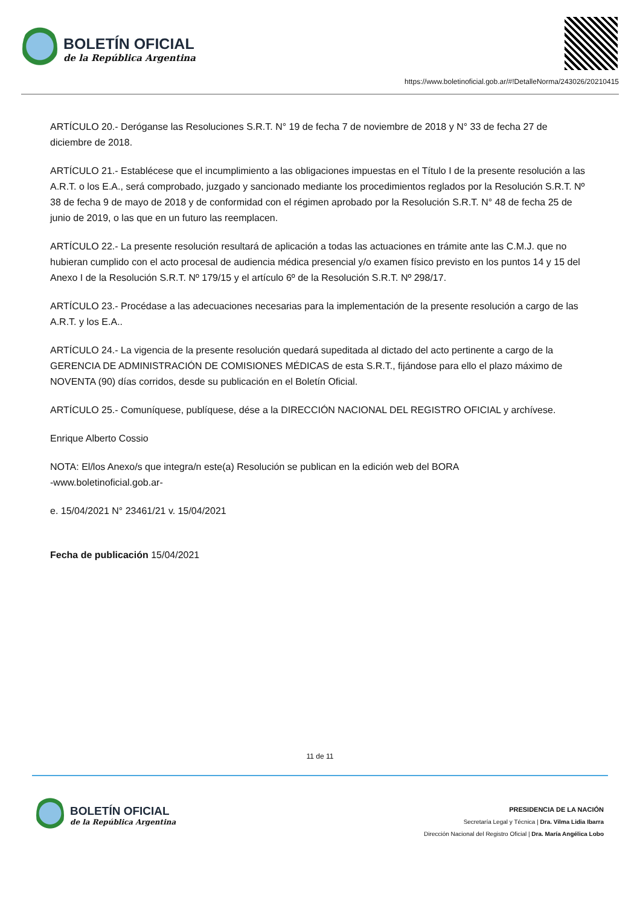BOLETÍN OFICIAL
de la República Argentina
https://www.boletinoficial.gob.ar/#!DetalleNorma/243026/20210415
ARTÍCULO 20.- Deróganse las Resoluciones S.R.T. N° 19 de fecha 7 de noviembre de 2018 y N° 33 de fecha 27 de diciembre de 2018.
ARTÍCULO 21.- Establécese que el incumplimiento a las obligaciones impuestas en el Título I de la presente resolución a las A.R.T. o los E.A., será comprobado, juzgado y sancionado mediante los procedimientos reglados por la Resolución S.R.T. Nº 38 de fecha 9 de mayo de 2018 y de conformidad con el régimen aprobado por la Resolución S.R.T. N° 48 de fecha 25 de junio de 2019, o las que en un futuro las reemplacen.
ARTÍCULO 22.- La presente resolución resultará de aplicación a todas las actuaciones en trámite ante las C.M.J. que no hubieran cumplido con el acto procesal de audiencia médica presencial y/o examen físico previsto en los puntos 14 y 15 del Anexo I de la Resolución S.R.T. Nº 179/15 y el artículo 6º de la Resolución S.R.T. Nº 298/17.
ARTÍCULO 23.- Procédase a las adecuaciones necesarias para la implementación de la presente resolución a cargo de las A.R.T. y los E.A..
ARTÍCULO 24.- La vigencia de la presente resolución quedará supeditada al dictado del acto pertinente a cargo de la GERENCIA DE ADMINISTRACIÓN DE COMISIONES MÉDICAS de esta S.R.T., fijándose para ello el plazo máximo de NOVENTA (90) días corridos, desde su publicación en el Boletín Oficial.
ARTÍCULO 25.- Comuníquese, publíquese, dése a la DIRECCIÓN NACIONAL DEL REGISTRO OFICIAL y archívese.
Enrique Alberto Cossio
NOTA: El/los Anexo/s que integra/n este(a) Resolución se publican en la edición web del BORA
-www.boletinoficial.gob.ar-
e. 15/04/2021 N° 23461/21 v. 15/04/2021
Fecha de publicación 15/04/2021
11 de 11
BOLETÍN OFICIAL
de la República Argentina
PRESIDENCIA DE LA NACIÓN
Secretaría Legal y Técnica | Dra. Vilma Lidia Ibarra
Dirección Nacional del Registro Oficial | Dra. María Angélica Lobo